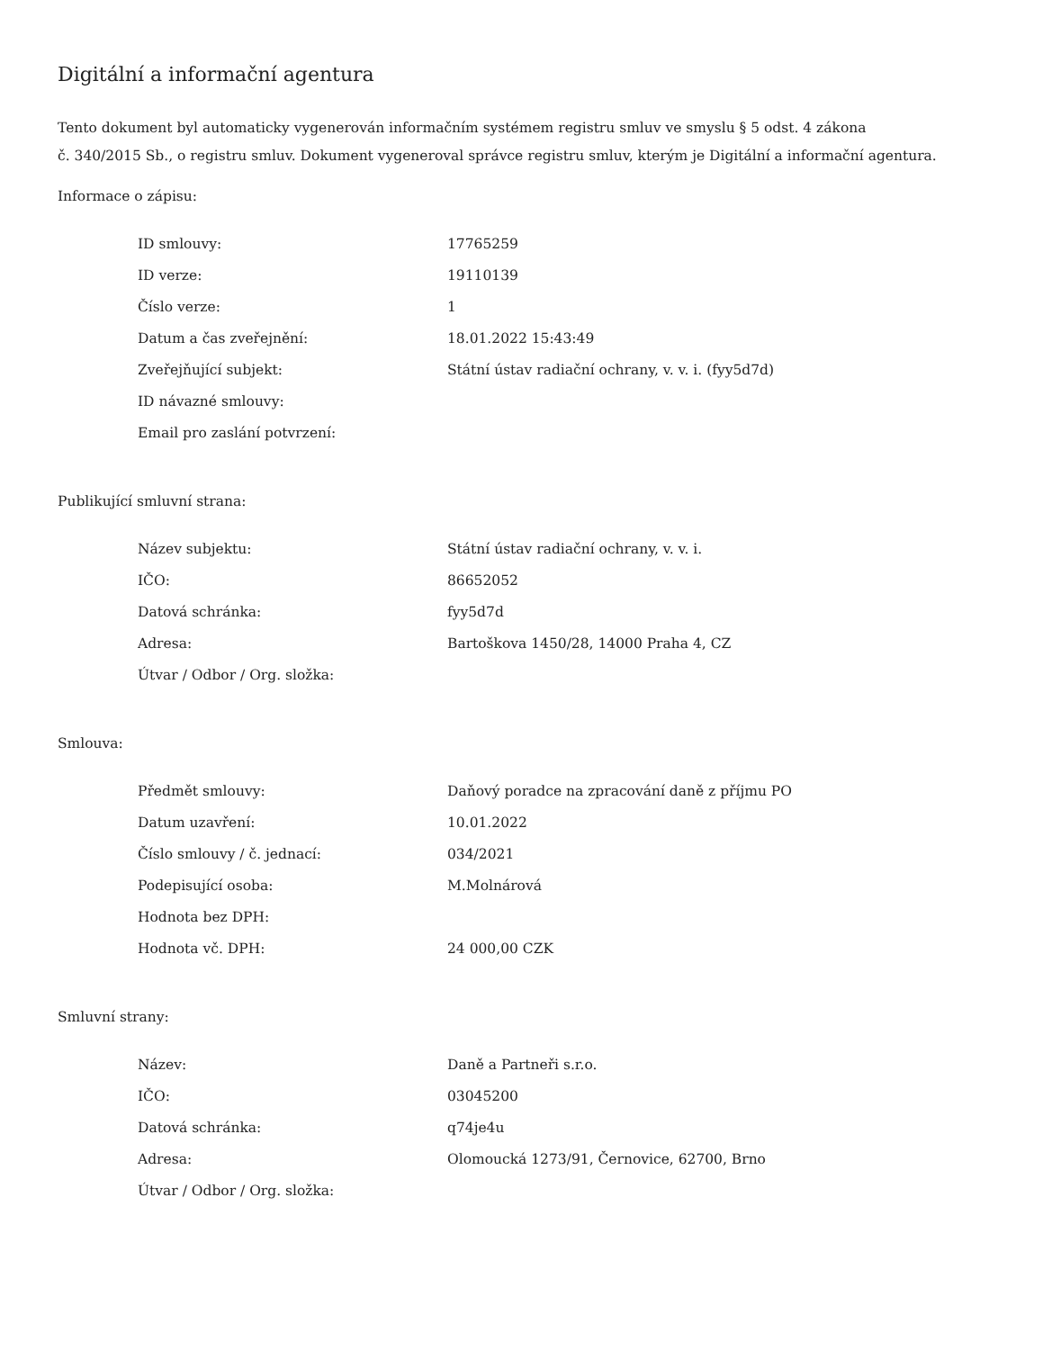Digitální a informační agentura
Tento dokument byl automaticky vygenerován informačním systémem registru smluv ve smyslu § 5 odst. 4 zákona
č. 340/2015 Sb., o registru smluv. Dokument vygeneroval správce registru smluv, kterým je Digitální a informační agentura.
Informace o zápisu:
| ID smlouvy: | 17765259 |
| ID verze: | 19110139 |
| Číslo verze: | 1 |
| Datum a čas zveřejnění: | 18.01.2022 15:43:49 |
| Zveřejňující subjekt: | Státní ústav radiační ochrany, v. v. i. (fyy5d7d) |
| ID návazné smlouvy: | |
| Email pro zaslání potvrzení: | |
Publikující smluvní strana:
| Název subjektu: | Státní ústav radiační ochrany, v. v. i. |
| IČO: | 86652052 |
| Datová schránka: | fyy5d7d |
| Adresa: | Bartoškova 1450/28, 14000 Praha 4, CZ |
| Útvar / Odbor / Org. složka: | |
Smlouva:
| Předmět smlouvy: | Daňový poradce na zpracování daně z příjmu PO |
| Datum uzavření: | 10.01.2022 |
| Číslo smlouvy / č. jednací: | 034/2021 |
| Podepisující osoba: | M.Molnárová |
| Hodnota bez DPH: | |
| Hodnota vč. DPH: | 24 000,00 CZK |
Smluvní strany:
| Název: | Daně a Partneři s.r.o. |
| IČO: | 03045200 |
| Datová schránka: | q74je4u |
| Adresa: | Olomoucká 1273/91, Černovice, 62700, Brno |
| Útvar / Odbor / Org. složka: | |